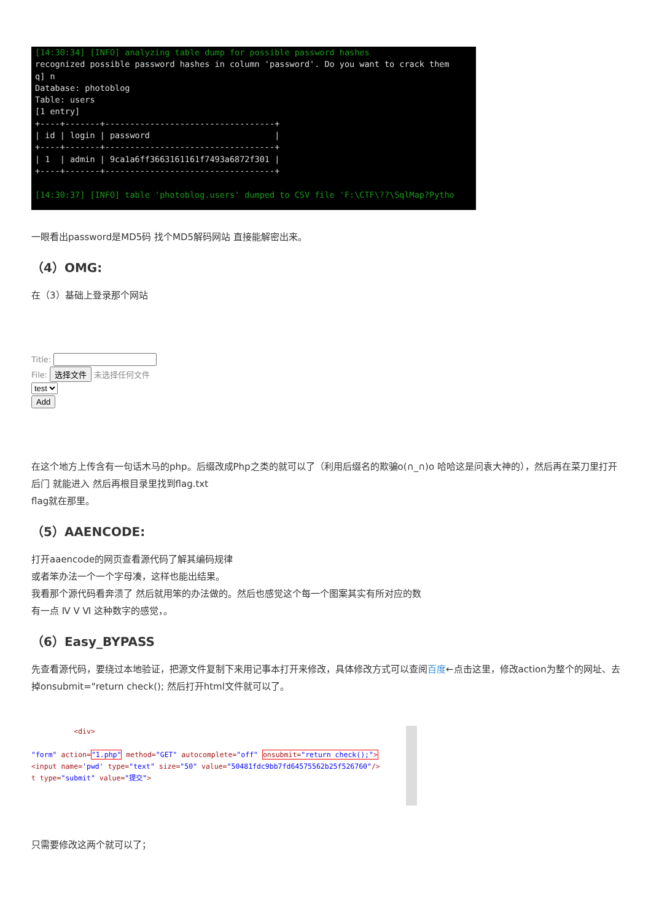[14:30:34] [INFO] analyzing table dump for possible password hashes recognized possible password hashes in column 'password'. Do you want to crack them q] n Database: photoblog Table: users [1 entry] +----+-------+----------------------------------+ | id | login | password | +----+-------+----------------------------------+ | 1 | admin | 9ca1a6ff3663161161f7493a6872f301 | +----+-------+----------------------------------+ [14:30:37] [INFO] table 'photoblog.users' dumped to CSV file 'F:\CTF\??\SqlMap?Pytho
一眼看出password是MD5码 找个MD5解码网站 直接能解密出来。
（4）OMG:
在（3）基础上登录那个网站
Title:
File: 选择文件 未选择任何文件
test
Add
在这个地方上传含有一句话木马的php。后缀改成Php之类的就可以了（利用后缀名的欺骗o(∩_∩)o 哈哈这是问袁大神的），然后再在菜刀里打开后门 就能进入 然后再根目录里找到flag.txt
flag就在那里。
（5）AAENCODE:
打开aaencode的网页查看源代码了解其编码规律
或者笨办法一个一个字母凑，这样也能出结果。
我看那个源代码看奔溃了 然后就用笨的办法做的。然后也感觉这个每一个图案其实有所对应的数
有一点 Ⅳ Ⅴ Ⅵ 这种数字的感觉，。
（6）Easy_BYPASS
先查看源代码，要绕过本地验证，把源文件复制下来用记事本打开来修改，具体修改方式可以查阅百度←点击这里，修改action为整个的网址、去掉onsubmit="return check(); 然后打开html文件就可以了。
<div> "form" action="1.php" method="GET" autocomplete="off" onsubmit="return check();"> <input name='pwd' type="text" size="50" value="50481fdc9bb7fd64575562b25f526760"/> t type="submit" value="提交">
只需要修改这两个就可以了；